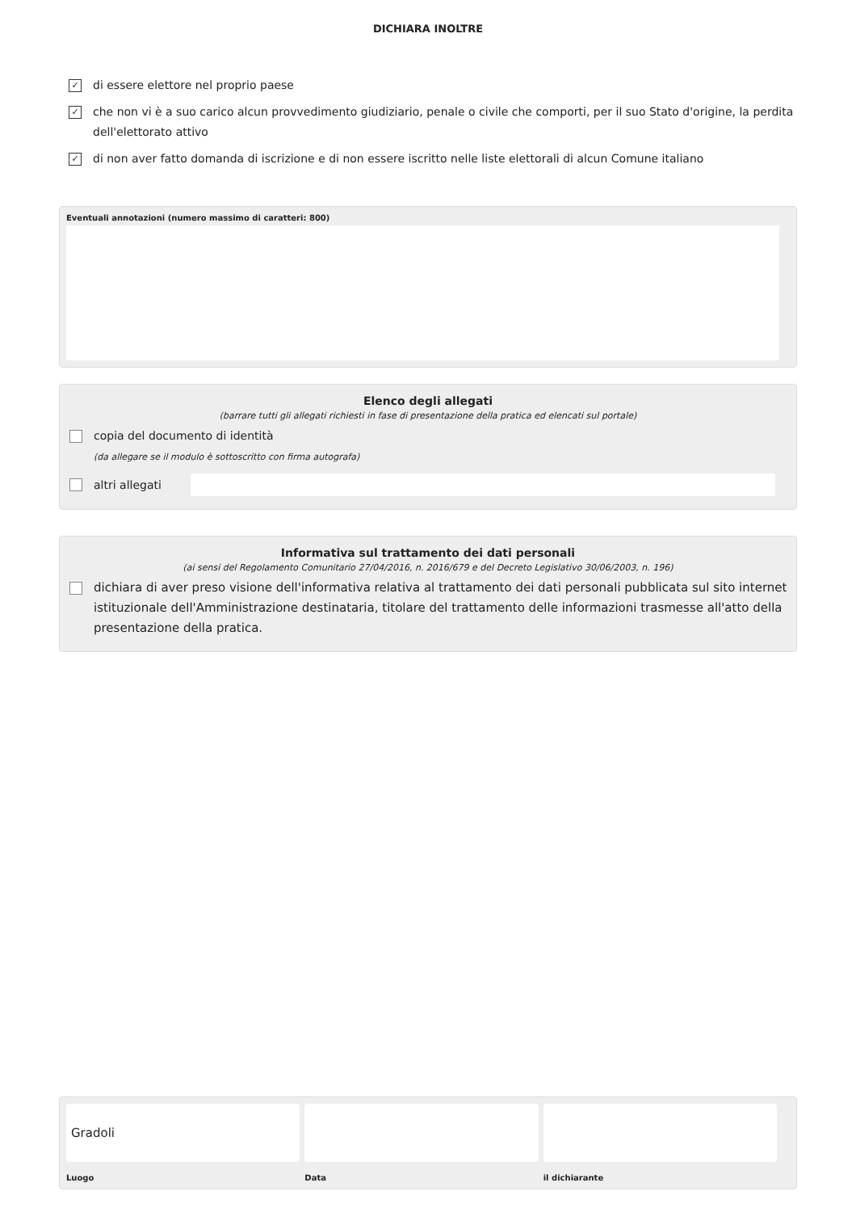DICHIARA INOLTRE
✓
di essere elettore nel proprio paese
✓
che non vi è a suo carico alcun provvedimento giudiziario, penale o civile che comporti, per il suo Stato d'origine, la perdita dell'elettorato attivo
✓
di non aver fatto domanda di iscrizione e di non essere iscritto nelle liste elettorali di alcun Comune italiano
Eventuali annotazioni (numero massimo di caratteri: 800)
Elenco degli allegati
(barrare tutti gli allegati richiesti in fase di presentazione della pratica ed elencati sul portale)
copia del documento di identità
(da allegare se il modulo è sottoscritto con firma autografa)
altri allegati
Informativa sul trattamento dei dati personali
(ai sensi del Regolamento Comunitario 27/04/2016, n. 2016/679 e del Decreto Legislativo 30/06/2003, n. 196)
dichiara di aver preso visione dell'informativa relativa al trattamento dei dati personali pubblicata sul sito internet istituzionale dell'Amministrazione destinataria, titolare del trattamento delle informazioni trasmesse all'atto della presentazione della pratica.
Gradoli
Luogo
Data il dichiarante